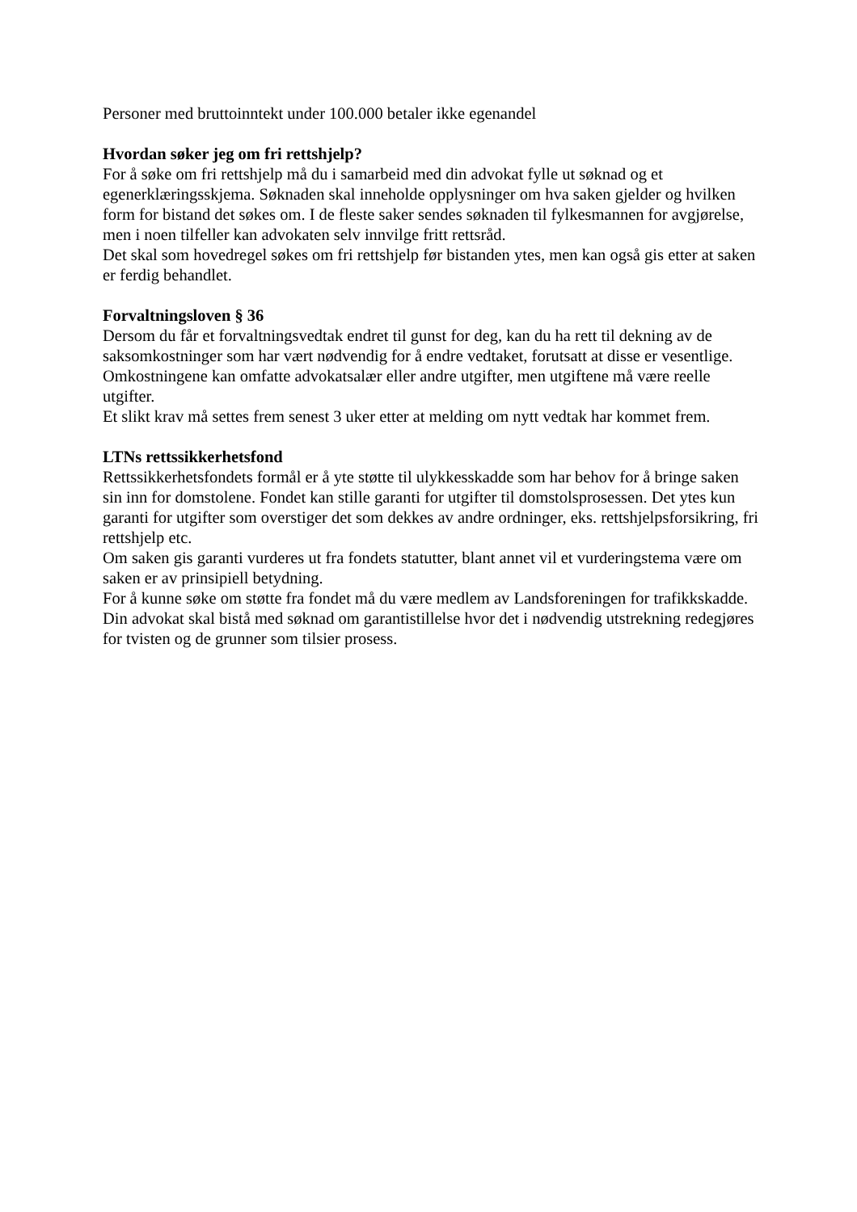Personer med bruttoinntekt under 100.000 betaler ikke egenandel
Hvordan søker jeg om fri rettshjelp?
For å søke om fri rettshjelp må du i samarbeid med din advokat fylle ut søknad og et egenerklæringsskjema. Søknaden skal inneholde opplysninger om hva saken gjelder og hvilken form for bistand det søkes om. I de fleste saker sendes søknaden til fylkesmannen for avgjørelse, men i noen tilfeller kan advokaten selv innvilge fritt rettsråd.
Det skal som hovedregel søkes om fri rettshjelp før bistanden ytes, men kan også gis etter at saken er ferdig behandlet.
Forvaltningsloven § 36
Dersom du får et forvaltningsvedtak endret til gunst for deg, kan du ha rett til dekning av de saksomkostninger som har vært nødvendig for å endre vedtaket, forutsatt at disse er vesentlige. Omkostningene kan omfatte advokatsalær eller andre utgifter, men utgiftene må være reelle utgifter.
Et slikt krav må settes frem senest 3 uker etter at melding om nytt vedtak har kommet frem.
LTNs rettssikkerhetsfond
Rettssikkerhetsfondets formål er å yte støtte til ulykkesskadde som har behov for å bringe saken sin inn for domstolene. Fondet kan stille garanti for utgifter til domstolsprosessen. Det ytes kun garanti for utgifter som overstiger det som dekkes av andre ordninger, eks. rettshjelpsforsikring, fri rettshjelp etc.
Om saken gis garanti vurderes ut fra fondets statutter, blant annet vil et vurderingstema være om saken er av prinsipiell betydning.
For å kunne søke om støtte fra fondet må du være medlem av Landsforeningen for trafikkskadde. Din advokat skal bistå med søknad om garantistillelse hvor det i nødvendig utstrekning redegjøres for tvisten og de grunner som tilsier prosess.